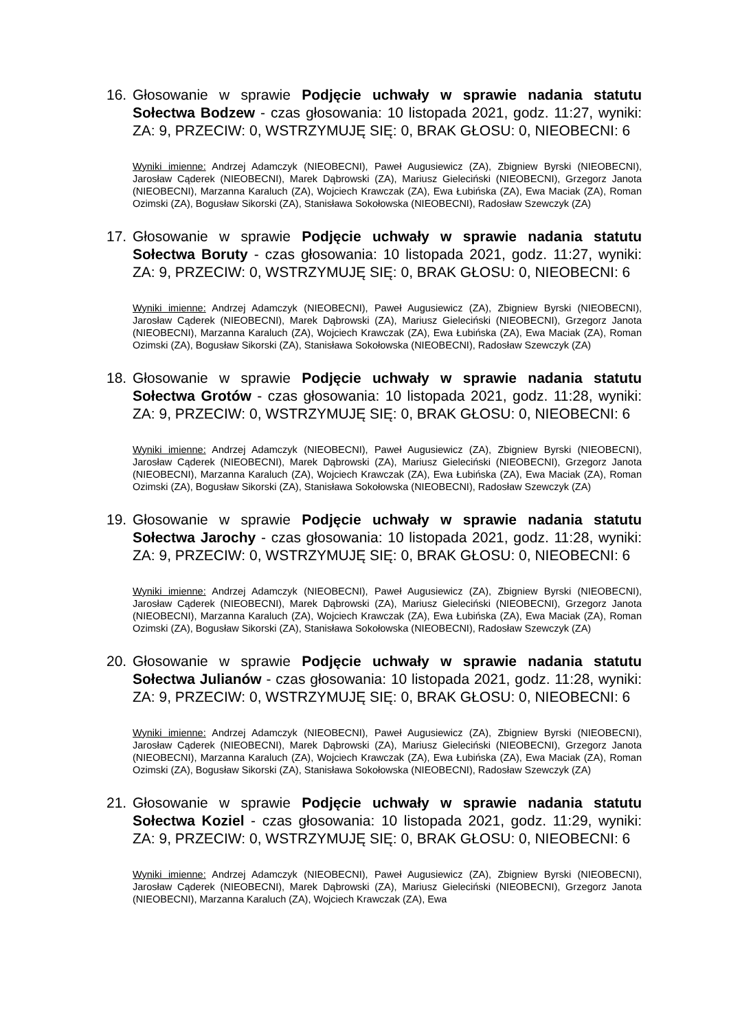16. Głosowanie w sprawie Podjęcie uchwały w sprawie nadania statutu Sołectwa Bodzew - czas głosowania: 10 listopada 2021, godz. 11:27, wyniki: ZA: 9, PRZECIW: 0, WSTRZYMUJĘ SIĘ: 0, BRAK GŁOSU: 0, NIEOBECNI: 6
Wyniki imienne: Andrzej Adamczyk (NIEOBECNI), Paweł Augusiewicz (ZA), Zbigniew Byrski (NIEOBECNI), Jarosław Cąderek (NIEOBECNI), Marek Dąbrowski (ZA), Mariusz Gieleciński (NIEOBECNI), Grzegorz Janota (NIEOBECNI), Marzanna Karaluch (ZA), Wojciech Krawczak (ZA), Ewa Łubińska (ZA), Ewa Maciak (ZA), Roman Ozimski (ZA), Bogusław Sikorski (ZA), Stanisława Sokołowska (NIEOBECNI), Radosław Szewczyk (ZA)
17. Głosowanie w sprawie Podjęcie uchwały w sprawie nadania statutu Sołectwa Boruty - czas głosowania: 10 listopada 2021, godz. 11:27, wyniki: ZA: 9, PRZECIW: 0, WSTRZYMUJĘ SIĘ: 0, BRAK GŁOSU: 0, NIEOBECNI: 6
Wyniki imienne: Andrzej Adamczyk (NIEOBECNI), Paweł Augusiewicz (ZA), Zbigniew Byrski (NIEOBECNI), Jarosław Cąderek (NIEOBECNI), Marek Dąbrowski (ZA), Mariusz Gieleciński (NIEOBECNI), Grzegorz Janota (NIEOBECNI), Marzanna Karaluch (ZA), Wojciech Krawczak (ZA), Ewa Łubińska (ZA), Ewa Maciak (ZA), Roman Ozimski (ZA), Bogusław Sikorski (ZA), Stanisława Sokołowska (NIEOBECNI), Radosław Szewczyk (ZA)
18. Głosowanie w sprawie Podjęcie uchwały w sprawie nadania statutu Sołectwa Grotów - czas głosowania: 10 listopada 2021, godz. 11:28, wyniki: ZA: 9, PRZECIW: 0, WSTRZYMUJĘ SIĘ: 0, BRAK GŁOSU: 0, NIEOBECNI: 6
Wyniki imienne: Andrzej Adamczyk (NIEOBECNI), Paweł Augusiewicz (ZA), Zbigniew Byrski (NIEOBECNI), Jarosław Cąderek (NIEOBECNI), Marek Dąbrowski (ZA), Mariusz Gieleciński (NIEOBECNI), Grzegorz Janota (NIEOBECNI), Marzanna Karaluch (ZA), Wojciech Krawczak (ZA), Ewa Łubińska (ZA), Ewa Maciak (ZA), Roman Ozimski (ZA), Bogusław Sikorski (ZA), Stanisława Sokołowska (NIEOBECNI), Radosław Szewczyk (ZA)
19. Głosowanie w sprawie Podjęcie uchwały w sprawie nadania statutu Sołectwa Jarochy - czas głosowania: 10 listopada 2021, godz. 11:28, wyniki: ZA: 9, PRZECIW: 0, WSTRZYMUJĘ SIĘ: 0, BRAK GŁOSU: 0, NIEOBECNI: 6
Wyniki imienne: Andrzej Adamczyk (NIEOBECNI), Paweł Augusiewicz (ZA), Zbigniew Byrski (NIEOBECNI), Jarosław Cąderek (NIEOBECNI), Marek Dąbrowski (ZA), Mariusz Gieleciński (NIEOBECNI), Grzegorz Janota (NIEOBECNI), Marzanna Karaluch (ZA), Wojciech Krawczak (ZA), Ewa Łubińska (ZA), Ewa Maciak (ZA), Roman Ozimski (ZA), Bogusław Sikorski (ZA), Stanisława Sokołowska (NIEOBECNI), Radosław Szewczyk (ZA)
20. Głosowanie w sprawie Podjęcie uchwały w sprawie nadania statutu Sołectwa Julianów - czas głosowania: 10 listopada 2021, godz. 11:28, wyniki: ZA: 9, PRZECIW: 0, WSTRZYMUJĘ SIĘ: 0, BRAK GŁOSU: 0, NIEOBECNI: 6
Wyniki imienne: Andrzej Adamczyk (NIEOBECNI), Paweł Augusiewicz (ZA), Zbigniew Byrski (NIEOBECNI), Jarosław Cąderek (NIEOBECNI), Marek Dąbrowski (ZA), Mariusz Gieleciński (NIEOBECNI), Grzegorz Janota (NIEOBECNI), Marzanna Karaluch (ZA), Wojciech Krawczak (ZA), Ewa Łubińska (ZA), Ewa Maciak (ZA), Roman Ozimski (ZA), Bogusław Sikorski (ZA), Stanisława Sokołowska (NIEOBECNI), Radosław Szewczyk (ZA)
21. Głosowanie w sprawie Podjęcie uchwały w sprawie nadania statutu Sołectwa Koziel - czas głosowania: 10 listopada 2021, godz. 11:29, wyniki: ZA: 9, PRZECIW: 0, WSTRZYMUJĘ SIĘ: 0, BRAK GŁOSU: 0, NIEOBECNI: 6
Wyniki imienne: Andrzej Adamczyk (NIEOBECNI), Paweł Augusiewicz (ZA), Zbigniew Byrski (NIEOBECNI), Jarosław Cąderek (NIEOBECNI), Marek Dąbrowski (ZA), Mariusz Gieleciński (NIEOBECNI), Grzegorz Janota (NIEOBECNI), Marzanna Karaluch (ZA), Wojciech Krawczak (ZA), Ewa